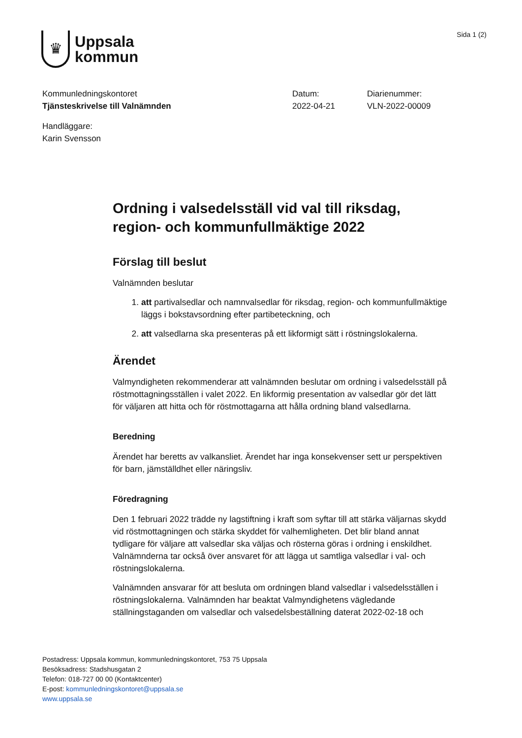♛
Uppsala
kommun
Sida 1 (2)
Kommunledningskontoret
Tjänsteskrivelse till Valnämnden
Datum:
2022-04-21
Diarienummer:
VLN-2022-00009
Handläggare:
Karin Svensson
Ordning i valsedelsställ vid val till riksdag, region- och kommunfullmäktige 2022
Förslag till beslut
Valnämnden beslutar
1. att partivalsedlar och namnvalsedlar för riksdag, region- och kommunfullmäktige läggs i bokstavsordning efter partibeteckning, och
2. att valsedlarna ska presenteras på ett likformigt sätt i röstningslokalerna.
Ärendet
Valmyndigheten rekommenderar att valnämnden beslutar om ordning i valsedelsställ på röstmottagningsställen i valet 2022. En likformig presentation av valsedlar gör det lätt för väljaren att hitta och för röstmottagarna att hålla ordning bland valsedlarna.
Beredning
Ärendet har beretts av valkansliet. Ärendet har inga konsekvenser sett ur perspektiven för barn, jämställdhet eller näringsliv.
Föredragning
Den 1 februari 2022 trädde ny lagstiftning i kraft som syftar till att stärka väljarnas skydd vid röstmottagningen och stärka skyddet för valhemligheten. Det blir bland annat tydligare för väljare att valsedlar ska väljas och rösterna göras i ordning i enskildhet. Valnämnderna tar också över ansvaret för att lägga ut samtliga valsedlar i val- och röstningslokalerna.
Valnämnden ansvarar för att besluta om ordningen bland valsedlar i valsedelsställen i röstningslokalerna. Valnämnden har beaktat Valmyndighetens vägledande ställningstaganden om valsedlar och valsedelsbeställning daterat 2022-02-18 och
Postadress: Uppsala kommun, kommunledningskontoret, 753 75 Uppsala
Besöksadress: Stadshusgatan 2
Telefon: 018-727 00 00 (Kontaktcenter)
E-post: kommunledningskontoret@uppsala.se
www.uppsala.se